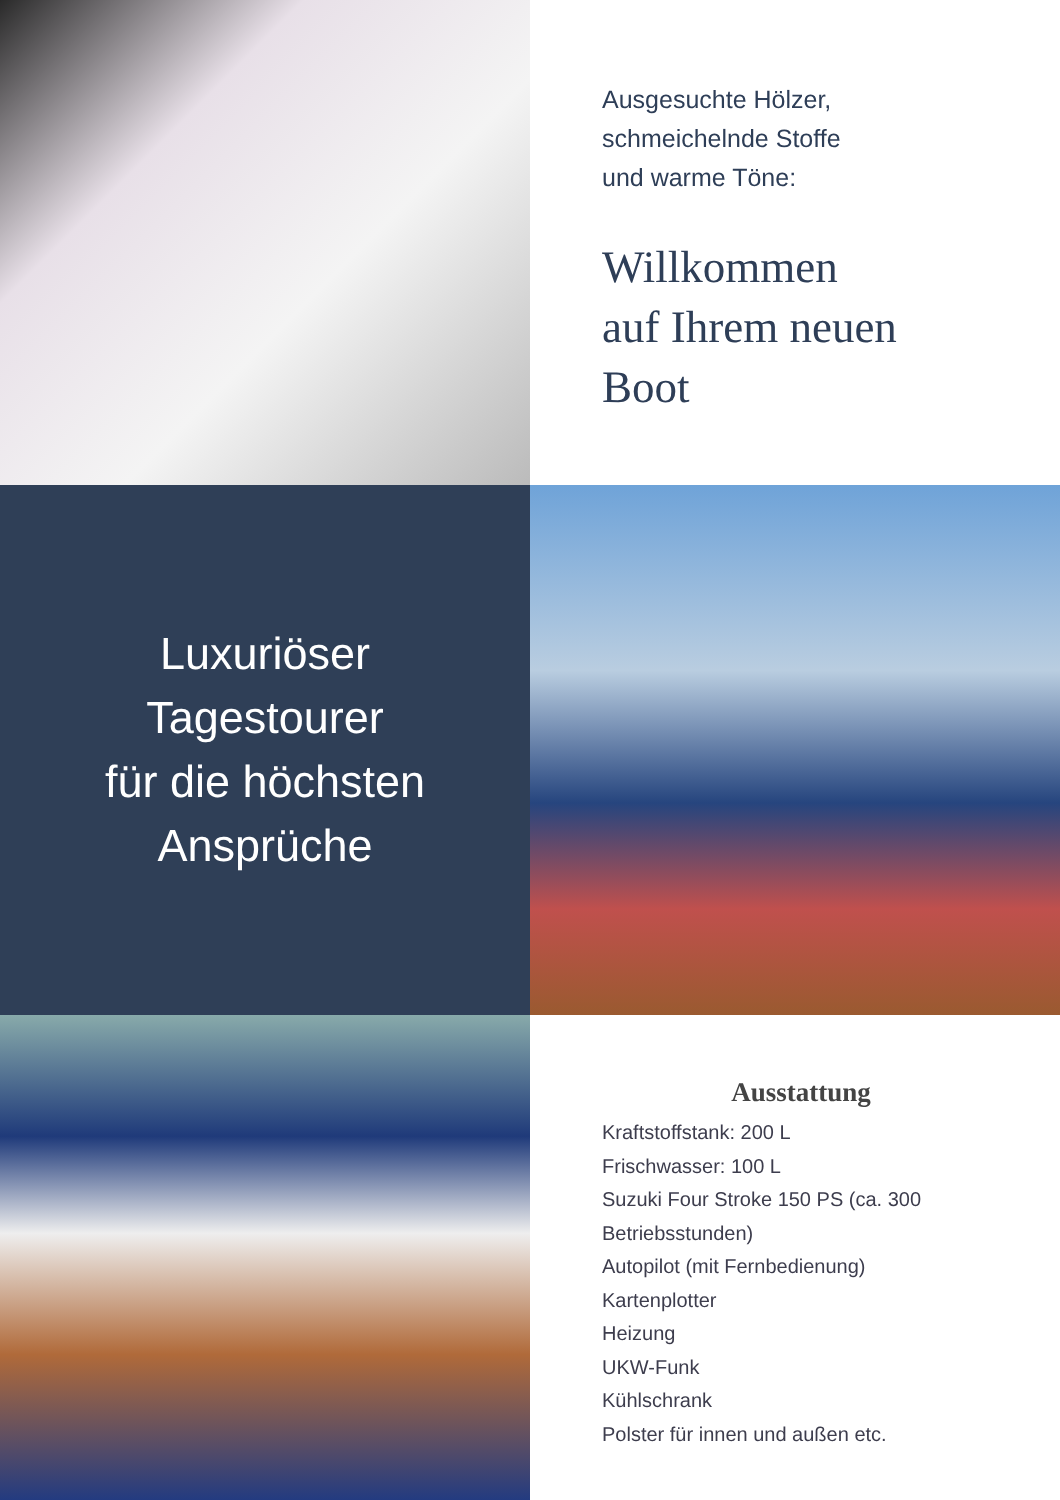Ausgesuchte Hölzer,
schmeichelnde Stoffe
und warme Töne:
Willkommen
auf Ihrem neuen
Boot
Luxuriöser
Tagestourer
für die höchsten
Ansprüche
Ausstattung
Kraftstoffstank: 200 L
Frischwasser: 100 L
Suzuki Four Stroke 150 PS (ca. 300 Betriebsstunden)
Autopilot (mit Fernbedienung)
Kartenplotter
Heizung
UKW-Funk
Kühlschrank
Polster für innen und außen etc.